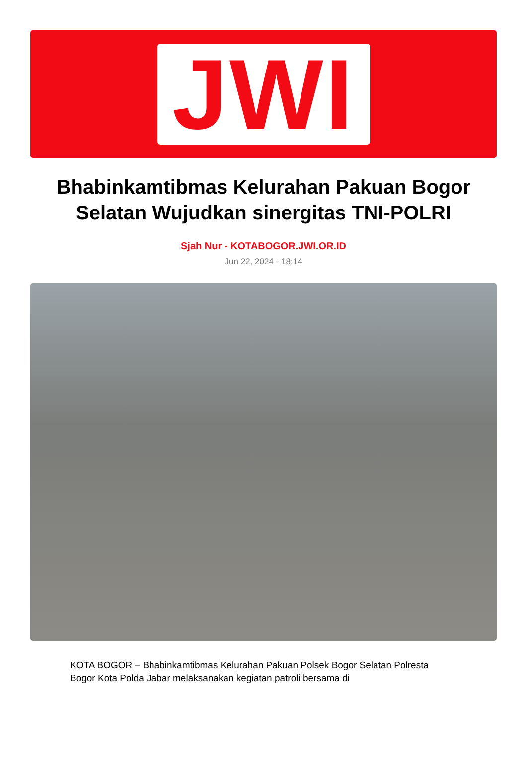JWI
Bhabinkamtibmas Kelurahan Pakuan Bogor Selatan Wujudkan sinergitas TNI-POLRI
Sjah Nur - KOTABOGOR.JWI.OR.ID
Jun 22, 2024 - 18:14
KOTA BOGOR – Bhabinkamtibmas Kelurahan Pakuan Polsek Bogor Selatan Polresta Bogor Kota Polda Jabar melaksanakan kegiatan patroli bersama di